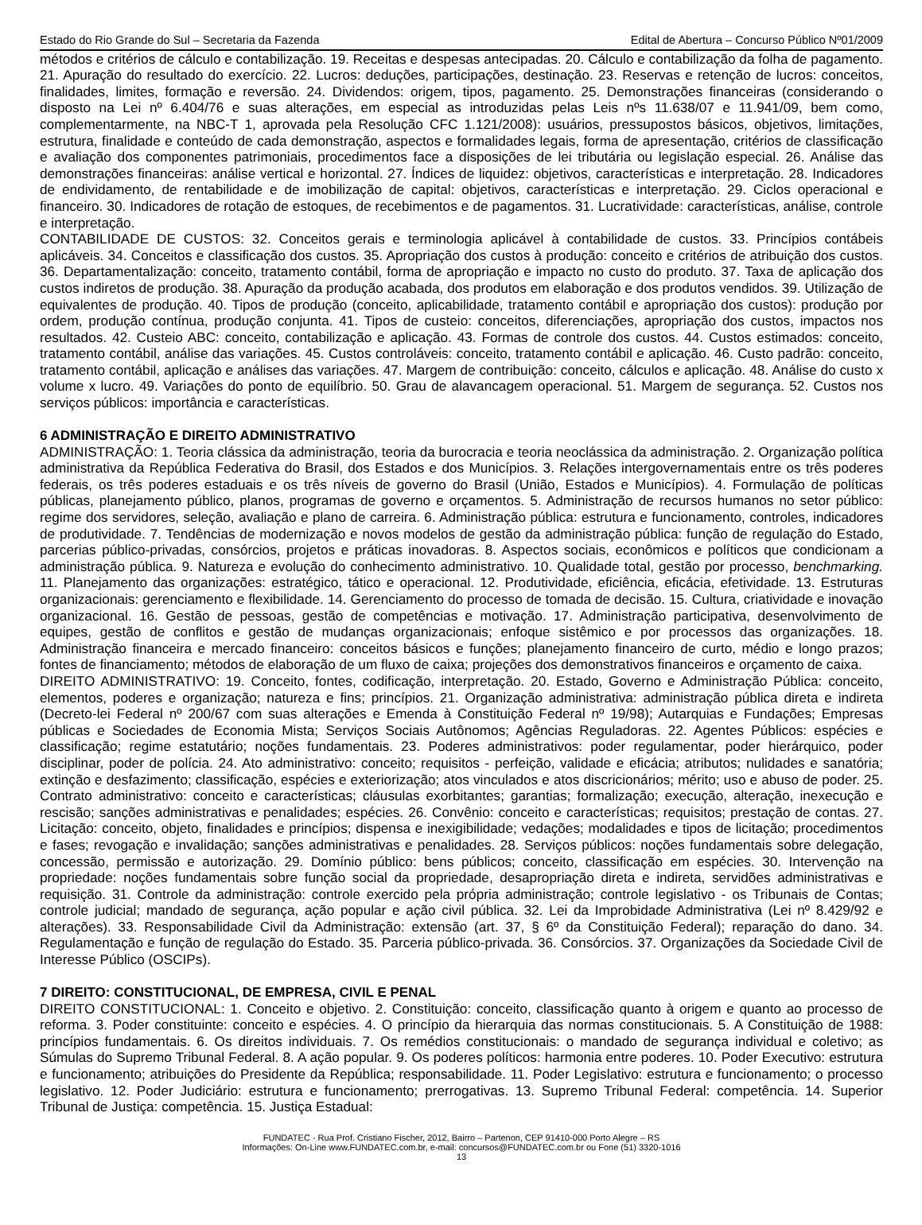Estado do Rio Grande do Sul – Secretaria da Fazenda Edital de Abertura – Concurso Público Nº01/2009
métodos e critérios de cálculo e contabilização. 19. Receitas e despesas antecipadas. 20. Cálculo e contabilização da folha de pagamento. 21. Apuração do resultado do exercício. 22. Lucros: deduções, participações, destinação. 23. Reservas e retenção de lucros: conceitos, finalidades, limites, formação e reversão. 24. Dividendos: origem, tipos, pagamento. 25. Demonstrações financeiras (considerando o disposto na Lei nº 6.404/76 e suas alterações, em especial as introduzidas pelas Leis nºs 11.638/07 e 11.941/09, bem como, complementarmente, na NBC-T 1, aprovada pela Resolução CFC 1.121/2008): usuários, pressupostos básicos, objetivos, limitações, estrutura, finalidade e conteúdo de cada demonstração, aspectos e formalidades legais, forma de apresentação, critérios de classificação e avaliação dos componentes patrimoniais, procedimentos face a disposições de lei tributária ou legislação especial. 26. Análise das demonstrações financeiras: análise vertical e horizontal. 27. Índices de liquidez: objetivos, características e interpretação. 28. Indicadores de endividamento, de rentabilidade e de imobilização de capital: objetivos, características e interpretação. 29. Ciclos operacional e financeiro. 30. Indicadores de rotação de estoques, de recebimentos e de pagamentos. 31. Lucratividade: características, análise, controle e interpretação.
CONTABILIDADE DE CUSTOS: 32. Conceitos gerais e terminologia aplicável à contabilidade de custos. 33. Princípios contábeis aplicáveis. 34. Conceitos e classificação dos custos. 35. Apropriação dos custos à produção: conceito e critérios de atribuição dos custos. 36. Departamentalização: conceito, tratamento contábil, forma de apropriação e impacto no custo do produto. 37. Taxa de aplicação dos custos indiretos de produção. 38. Apuração da produção acabada, dos produtos em elaboração e dos produtos vendidos. 39. Utilização de equivalentes de produção. 40. Tipos de produção (conceito, aplicabilidade, tratamento contábil e apropriação dos custos): produção por ordem, produção contínua, produção conjunta. 41. Tipos de custeio: conceitos, diferenciações, apropriação dos custos, impactos nos resultados. 42. Custeio ABC: conceito, contabilização e aplicação. 43. Formas de controle dos custos. 44. Custos estimados: conceito, tratamento contábil, análise das variações. 45. Custos controláveis: conceito, tratamento contábil e aplicação. 46. Custo padrão: conceito, tratamento contábil, aplicação e análises das variações. 47. Margem de contribuição: conceito, cálculos e aplicação. 48. Análise do custo x volume x lucro. 49. Variações do ponto de equilíbrio. 50. Grau de alavancagem operacional. 51. Margem de segurança. 52. Custos nos serviços públicos: importância e características.
6 ADMINISTRAÇÃO E DIREITO ADMINISTRATIVO
ADMINISTRAÇÃO: 1. Teoria clássica da administração, teoria da burocracia e teoria neoclássica da administração. 2. Organização política administrativa da República Federativa do Brasil, dos Estados e dos Municípios. 3. Relações intergovernamentais entre os três poderes federais, os três poderes estaduais e os três níveis de governo do Brasil (União, Estados e Municípios). 4. Formulação de políticas públicas, planejamento público, planos, programas de governo e orçamentos. 5. Administração de recursos humanos no setor público: regime dos servidores, seleção, avaliação e plano de carreira. 6. Administração pública: estrutura e funcionamento, controles, indicadores de produtividade. 7. Tendências de modernização e novos modelos de gestão da administração pública: função de regulação do Estado, parcerias público-privadas, consórcios, projetos e práticas inovadoras. 8. Aspectos sociais, econômicos e políticos que condicionam a administração pública. 9. Natureza e evolução do conhecimento administrativo. 10. Qualidade total, gestão por processo, benchmarking. 11. Planejamento das organizações: estratégico, tático e operacional. 12. Produtividade, eficiência, eficácia, efetividade. 13. Estruturas organizacionais: gerenciamento e flexibilidade. 14. Gerenciamento do processo de tomada de decisão. 15. Cultura, criatividade e inovação organizacional. 16. Gestão de pessoas, gestão de competências e motivação. 17. Administração participativa, desenvolvimento de equipes, gestão de conflitos e gestão de mudanças organizacionais; enfoque sistêmico e por processos das organizações. 18. Administração financeira e mercado financeiro: conceitos básicos e funções; planejamento financeiro de curto, médio e longo prazos; fontes de financiamento; métodos de elaboração de um fluxo de caixa; projeções dos demonstrativos financeiros e orçamento de caixa.
DIREITO ADMINISTRATIVO: 19. Conceito, fontes, codificação, interpretação. 20. Estado, Governo e Administração Pública: conceito, elementos, poderes e organização; natureza e fins; princípios. 21. Organização administrativa: administração pública direta e indireta (Decreto-lei Federal nº 200/67 com suas alterações e Emenda à Constituição Federal nº 19/98); Autarquias e Fundações; Empresas públicas e Sociedades de Economia Mista; Serviços Sociais Autônomos; Agências Reguladoras. 22. Agentes Públicos: espécies e classificação; regime estatutário; noções fundamentais. 23. Poderes administrativos: poder regulamentar, poder hierárquico, poder disciplinar, poder de polícia. 24. Ato administrativo: conceito; requisitos - perfeição, validade e eficácia; atributos; nulidades e sanatória; extinção e desfazimento; classificação, espécies e exteriorização; atos vinculados e atos discricionários; mérito; uso e abuso de poder. 25. Contrato administrativo: conceito e características; cláusulas exorbitantes; garantias; formalização; execução, alteração, inexecução e rescisão; sanções administrativas e penalidades; espécies. 26. Convênio: conceito e características; requisitos; prestação de contas. 27. Licitação: conceito, objeto, finalidades e princípios; dispensa e inexigibilidade; vedações; modalidades e tipos de licitação; procedimentos e fases; revogação e invalidação; sanções administrativas e penalidades. 28. Serviços públicos: noções fundamentais sobre delegação, concessão, permissão e autorização. 29. Domínio público: bens públicos; conceito, classificação em espécies. 30. Intervenção na propriedade: noções fundamentais sobre função social da propriedade, desapropriação direta e indireta, servidões administrativas e requisição. 31. Controle da administração: controle exercido pela própria administração; controle legislativo - os Tribunais de Contas; controle judicial; mandado de segurança, ação popular e ação civil pública. 32. Lei da Improbidade Administrativa (Lei nº 8.429/92 e alterações). 33. Responsabilidade Civil da Administração: extensão (art. 37, § 6º da Constituição Federal); reparação do dano. 34. Regulamentação e função de regulação do Estado. 35. Parceria público-privada. 36. Consórcios. 37. Organizações da Sociedade Civil de Interesse Público (OSCIPs).
7 DIREITO: CONSTITUCIONAL, DE EMPRESA, CIVIL E PENAL
DIREITO CONSTITUCIONAL: 1. Conceito e objetivo. 2. Constituição: conceito, classificação quanto à origem e quanto ao processo de reforma. 3. Poder constituinte: conceito e espécies. 4. O princípio da hierarquia das normas constitucionais. 5. A Constituição de 1988: princípios fundamentais. 6. Os direitos individuais. 7. Os remédios constitucionais: o mandado de segurança individual e coletivo; as Súmulas do Supremo Tribunal Federal. 8. A ação popular. 9. Os poderes políticos: harmonia entre poderes. 10. Poder Executivo: estrutura e funcionamento; atribuições do Presidente da República; responsabilidade. 11. Poder Legislativo: estrutura e funcionamento; o processo legislativo. 12. Poder Judiciário: estrutura e funcionamento; prerrogativas. 13. Supremo Tribunal Federal: competência. 14. Superior Tribunal de Justiça: competência. 15. Justiça Estadual:
FUNDATEC - Rua Prof. Cristiano Fischer, 2012, Bairro – Partenon, CEP 91410-000 Porto Alegre – RS
Informações: On-Line www.FUNDATEC.com.br, e-mail: concursos@FUNDATEC.com.br ou Fone (51) 3320-1016
13